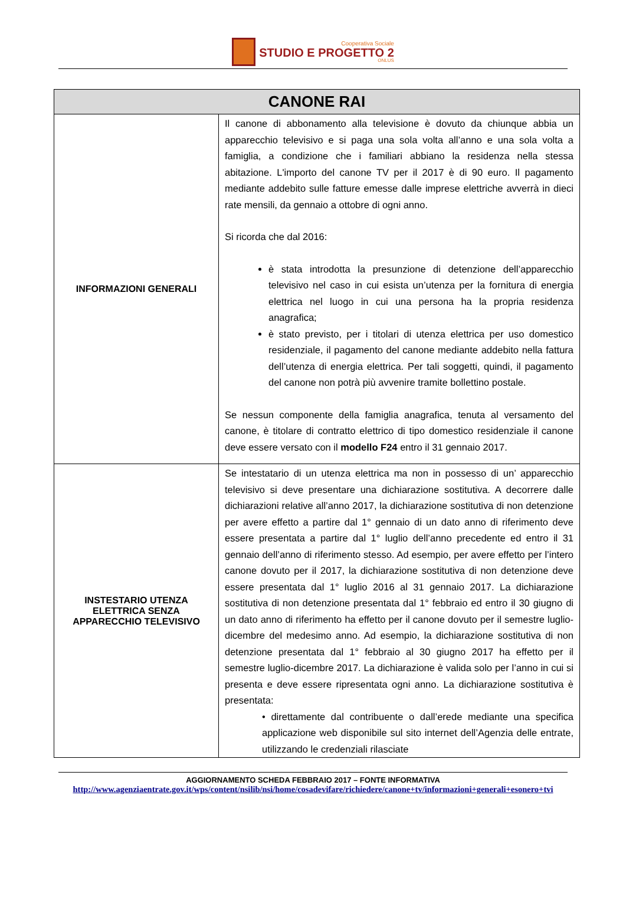Cooperativa Sociale
STUDIO E PROGETTO 2
ONLUS
| CANONE RAI | |
| --- | --- |
| INFORMAZIONI GENERALI | Il canone di abbonamento alla televisione è dovuto da chiunque abbia un apparecchio televisivo e si paga una sola volta all’anno e una sola volta a famiglia, a condizione che i familiari abbiano la residenza nella stessa abitazione. L'importo del canone TV per il 2017 è di 90 euro. Il pagamento mediante addebito sulle fatture emesse dalle imprese elettriche avverrà in dieci rate mensili, da gennaio a ottobre di ogni anno. Si ricorda che dal 2016: è stata introdotta la presunzione di detenzione dell’apparecchio televisivo nel caso in cui esista un’utenza per la fornitura di energia elettrica nel luogo in cui una persona ha la propria residenza anagrafica; è stato previsto, per i titolari di utenza elettrica per uso domestico residenziale, il pagamento del canone mediante addebito nella fattura dell’utenza di energia elettrica. Per tali soggetti, quindi, il pagamento del canone non potrà più avvenire tramite bollettino postale. Se nessun componente della famiglia anagrafica, tenuta al versamento del canone, è titolare di contratto elettrico di tipo domestico residenziale il canone deve essere versato con il modello F24 entro il 31 gennaio 2017. |
| INSTESTARIO UTENZA ELETTRICA SENZA APPARECCHIO TELEVISIVO | Se intestatario di un utenza elettrica ma non in possesso di un’ apparecchio televisivo si deve presentare una dichiarazione sostitutiva. A decorrere dalle dichiarazioni relative all’anno 2017, la dichiarazione sostitutiva di non detenzione per avere effetto a partire dal 1° gennaio di un dato anno di riferimento deve essere presentata a partire dal 1° luglio dell’anno precedente ed entro il 31 gennaio dell’anno di riferimento stesso. Ad esempio, per avere effetto per l’intero canone dovuto per il 2017, la dichiarazione sostitutiva di non detenzione deve essere presentata dal 1° luglio 2016 al 31 gennaio 2017. La dichiarazione sostitutiva di non detenzione presentata dal 1° febbraio ed entro il 30 giugno di un dato anno di riferimento ha effetto per il canone dovuto per il semestre luglio-dicembre del medesimo anno. Ad esempio, la dichiarazione sostitutiva di non detenzione presentata dal 1° febbraio al 30 giugno 2017 ha effetto per il semestre luglio-dicembre 2017. La dichiarazione è valida solo per l’anno in cui si presenta e deve essere ripresentata ogni anno. La dichiarazione sostitutiva è presentata: • direttamente dal contribuente o dall’erede mediante una specifica applicazione web disponibile sul sito internet dell’Agenzia delle entrate, utilizzando le credenziali rilasciate |
AGGIORNAMENTO SCHEDA FEBBRAIO 2017 – FONTE INFORMATIVA
http://www.agenziaentrate.gov.it/wps/content/nsilib/nsi/home/cosadevifare/richiedere/canone+tv/informazioni+generali+esonero+tvi